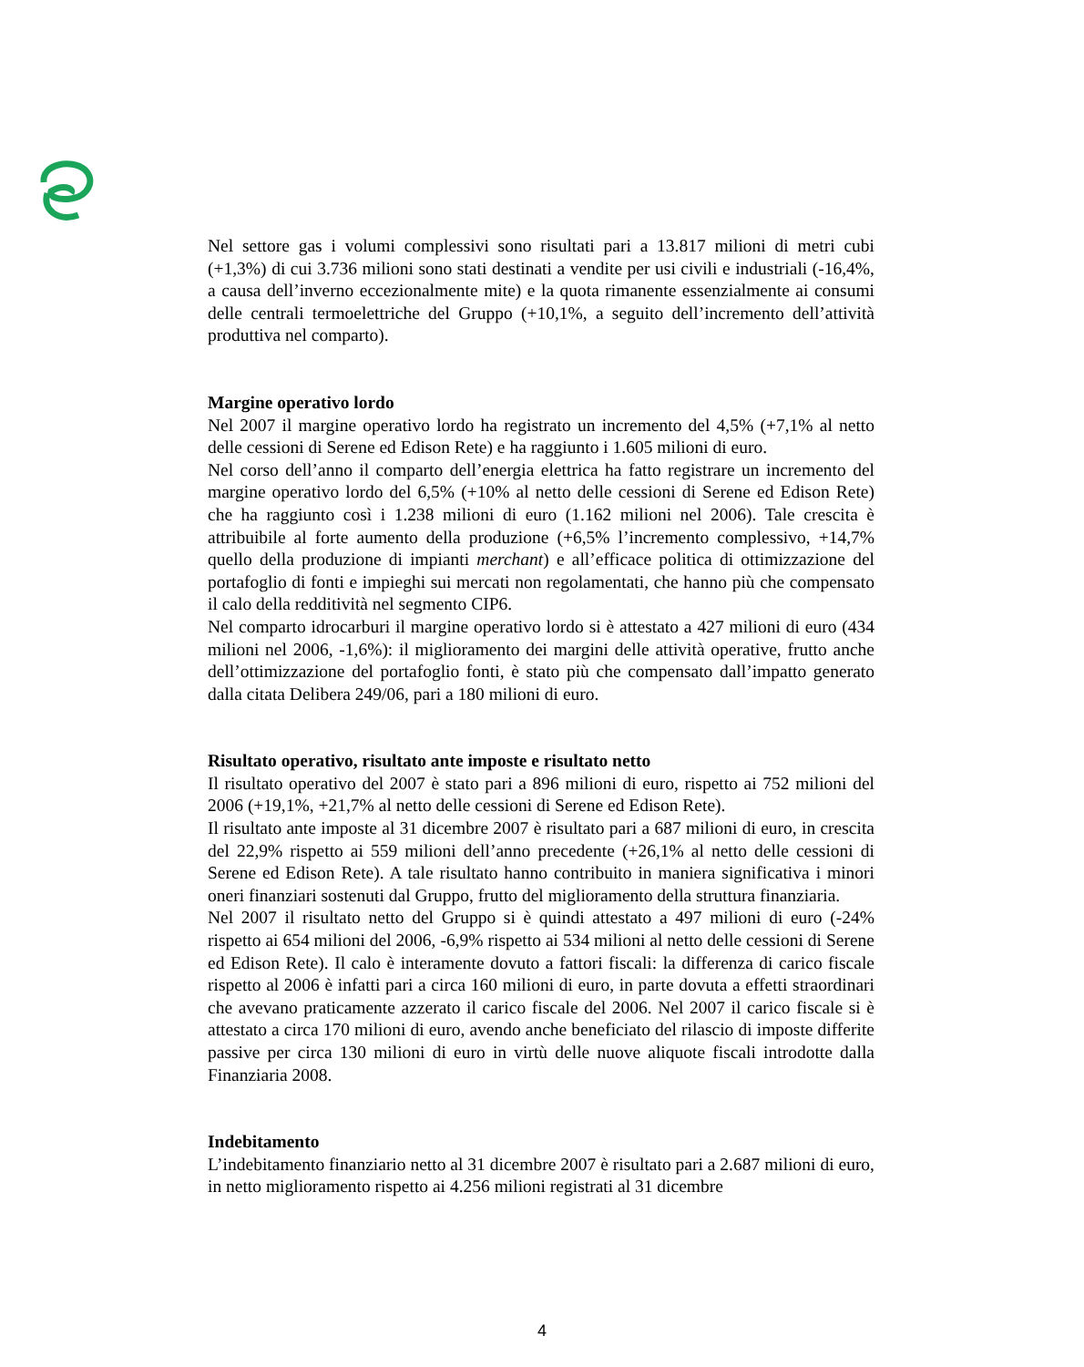Nel settore gas i volumi complessivi sono risultati pari a 13.817 milioni di metri cubi (+1,3%) di cui 3.736 milioni sono stati destinati a vendite per usi civili e industriali (-16,4%, a causa dell’inverno eccezionalmente mite) e la quota rimanente essenzialmente ai consumi delle centrali termoelettriche del Gruppo (+10,1%, a seguito dell’incremento dell’attività produttiva nel comparto).
Margine operativo lordo
Nel 2007 il margine operativo lordo ha registrato un incremento del 4,5% (+7,1% al netto delle cessioni di Serene ed Edison Rete) e ha raggiunto i 1.605 milioni di euro.
Nel corso dell’anno il comparto dell’energia elettrica ha fatto registrare un incremento del margine operativo lordo del 6,5% (+10% al netto delle cessioni di Serene ed Edison Rete) che ha raggiunto così i 1.238 milioni di euro (1.162 milioni nel 2006). Tale crescita è attribuibile al forte aumento della produzione (+6,5% l’incremento complessivo, +14,7% quello della produzione di impianti merchant) e all’efficace politica di ottimizzazione del portafoglio di fonti e impieghi sui mercati non regolamentati, che hanno più che compensato il calo della redditività nel segmento CIP6.
Nel comparto idrocarburi il margine operativo lordo si è attestato a 427 milioni di euro (434 milioni nel 2006, -1,6%): il miglioramento dei margini delle attività operative, frutto anche dell’ottimizzazione del portafoglio fonti, è stato più che compensato dall’impatto generato dalla citata Delibera 249/06, pari a 180 milioni di euro.
Risultato operativo, risultato ante imposte e risultato netto
Il risultato operativo del 2007 è stato pari a 896 milioni di euro, rispetto ai 752 milioni del 2006 (+19,1%, +21,7% al netto delle cessioni di Serene ed Edison Rete).
Il risultato ante imposte al 31 dicembre 2007 è risultato pari a 687 milioni di euro, in crescita del 22,9% rispetto ai 559 milioni dell’anno precedente (+26,1% al netto delle cessioni di Serene ed Edison Rete). A tale risultato hanno contribuito in maniera significativa i minori oneri finanziari sostenuti dal Gruppo, frutto del miglioramento della struttura finanziaria.
Nel 2007 il risultato netto del Gruppo si è quindi attestato a 497 milioni di euro (-24% rispetto ai 654 milioni del 2006, -6,9% rispetto ai 534 milioni al netto delle cessioni di Serene ed Edison Rete). Il calo è interamente dovuto a fattori fiscali: la differenza di carico fiscale rispetto al 2006 è infatti pari a circa 160 milioni di euro, in parte dovuta a effetti straordinari che avevano praticamente azzerato il carico fiscale del 2006. Nel 2007 il carico fiscale si è attestato a circa 170 milioni di euro, avendo anche beneficiato del rilascio di imposte differite passive per circa 130 milioni di euro in virtù delle nuove aliquote fiscali introdotte dalla Finanziaria 2008.
Indebitamento
L’indebitamento finanziario netto al 31 dicembre 2007 è risultato pari a 2.687 milioni di euro, in netto miglioramento rispetto ai 4.256 milioni registrati al 31 dicembre
4